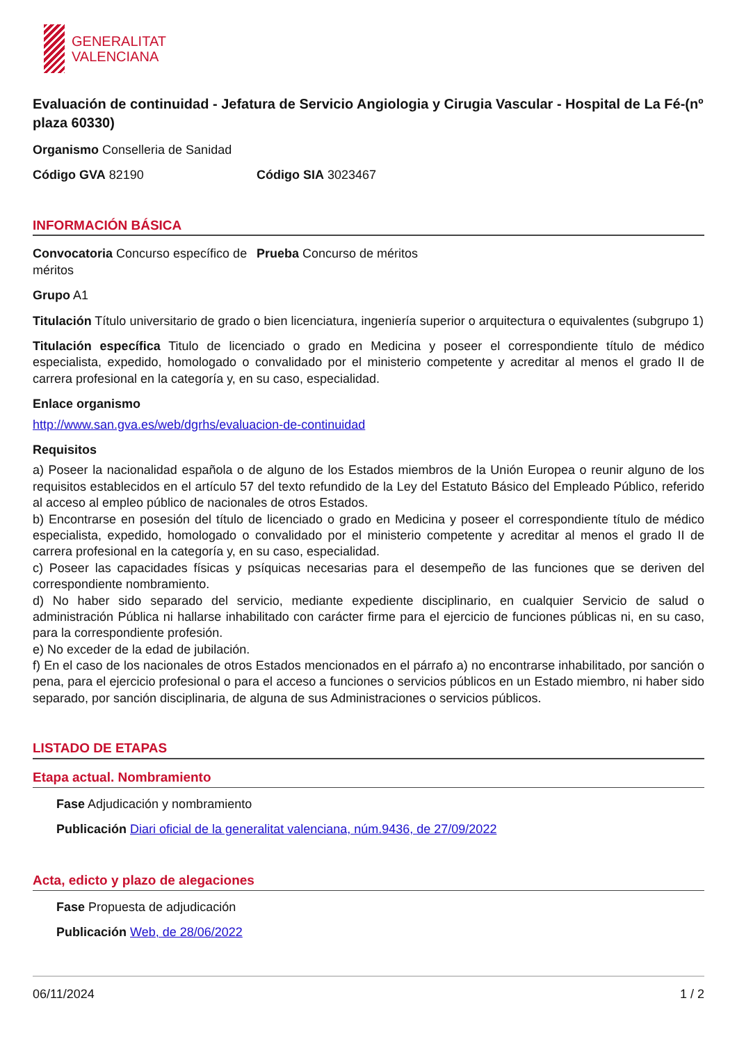GENERALITAT
VALENCIANA
Evaluación de continuidad - Jefatura de Servicio Angiologia y Cirugia Vascular - Hospital de La Fé-(nº plaza 60330)
Organismo Conselleria de Sanidad
Código GVA 82190 Código SIA 3023467
INFORMACIÓN BÁSICA
Convocatoria Concurso específico de méritos
Prueba Concurso de méritos
Grupo A1
Titulación Título universitario de grado o bien licenciatura, ingeniería superior o arquitectura o equivalentes (subgrupo 1)
Titulación específica Titulo de licenciado o grado en Medicina y poseer el correspondiente título de médico especialista, expedido, homologado o convalidado por el ministerio competente y acreditar al menos el grado II de carrera profesional en la categoría y, en su caso, especialidad.
Enlace organismo
http://www.san.gva.es/web/dgrhs/evaluacion-de-continuidad
Requisitos
a) Poseer la nacionalidad española o de alguno de los Estados miembros de la Unión Europea o reunir alguno de los requisitos establecidos en el artículo 57 del texto refundido de la Ley del Estatuto Básico del Empleado Público, referido al acceso al empleo público de nacionales de otros Estados.
b) Encontrarse en posesión del título de licenciado o grado en Medicina y poseer el correspondiente título de médico especialista, expedido, homologado o convalidado por el ministerio competente y acreditar al menos el grado II de carrera profesional en la categoría y, en su caso, especialidad.
c) Poseer las capacidades físicas y psíquicas necesarias para el desempeño de las funciones que se deriven del correspondiente nombramiento.
d) No haber sido separado del servicio, mediante expediente disciplinario, en cualquier Servicio de salud o administración Pública ni hallarse inhabilitado con carácter firme para el ejercicio de funciones públicas ni, en su caso, para la correspondiente profesión.
e) No exceder de la edad de jubilación.
f) En el caso de los nacionales de otros Estados mencionados en el párrafo a) no encontrarse inhabilitado, por sanción o pena, para el ejercicio profesional o para el acceso a funciones o servicios públicos en un Estado miembro, ni haber sido separado, por sanción disciplinaria, de alguna de sus Administraciones o servicios públicos.
LISTADO DE ETAPAS
Etapa actual. Nombramiento
Fase Adjudicación y nombramiento
Publicación Diari oficial de la generalitat valenciana, núm.9436, de 27/09/2022
Acta, edicto y plazo de alegaciones
Fase Propuesta de adjudicación
Publicación Web, de 28/06/2022
06/11/2024 1 / 2